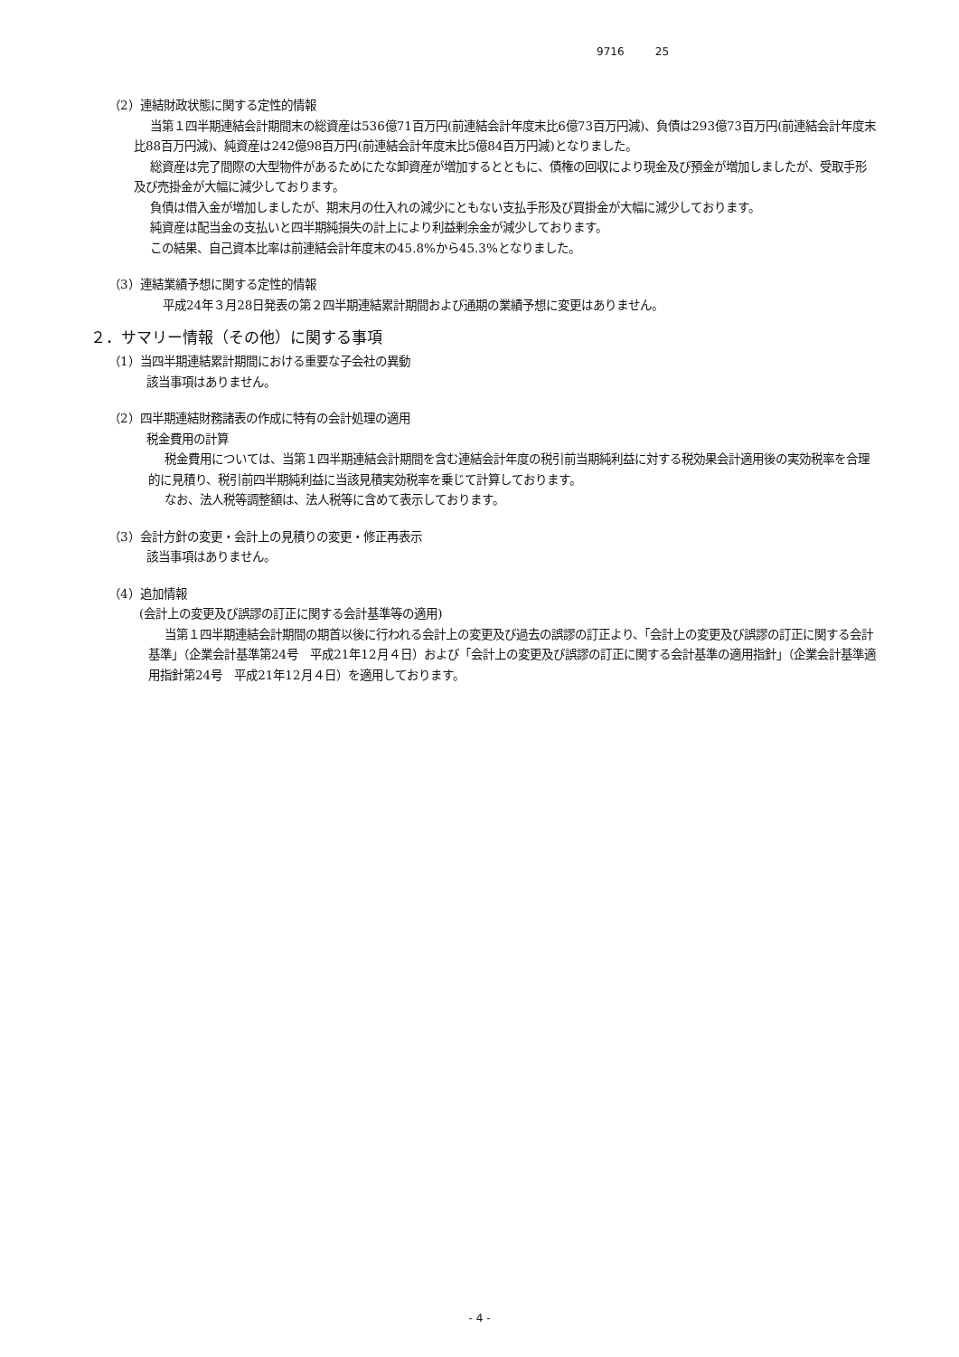9716 25
（2）連結財政状態に関する定性的情報
当第１四半期連結会計期間末の総資産は536億71百万円(前連結会計年度末比6億73百万円減)、負債は293億73百万円(前連結会計年度末比88百万円減)、純資産は242億98百万円(前連結会計年度末比5億84百万円減)となりました。
総資産は完了間際の大型物件があるためにたな卸資産が増加するとともに、債権の回収により現金及び預金が増加しましたが、受取手形及び売掛金が大幅に減少しております。
負債は借入金が増加しましたが、期末月の仕入れの減少にともない支払手形及び買掛金が大幅に減少しております。
純資産は配当金の支払いと四半期純損失の計上により利益剰余金が減少しております。
この結果、自己資本比率は前連結会計年度末の45.8%から45.3%となりました。
（3）連結業績予想に関する定性的情報
平成24年３月28日発表の第２四半期連結累計期間および通期の業績予想に変更はありません。
２．サマリー情報（その他）に関する事項
（1）当四半期連結累計期間における重要な子会社の異動
該当事項はありません。
（2）四半期連結財務諸表の作成に特有の会計処理の適用
税金費用の計算
税金費用については、当第１四半期連結会計期間を含む連結会計年度の税引前当期純利益に対する税効果会計適用後の実効税率を合理的に見積り、税引前四半期純利益に当該見積実効税率を乗じて計算しております。
なお、法人税等調整額は、法人税等に含めて表示しております。
（3）会計方針の変更・会計上の見積りの変更・修正再表示
該当事項はありません。
（4）追加情報
(会計上の変更及び誤謬の訂正に関する会計基準等の適用)
当第１四半期連結会計期間の期首以後に行われる会計上の変更及び過去の誤謬の訂正より、「会計上の変更及び誤謬の訂正に関する会計基準」（企業会計基準第24号　平成21年12月４日）および「会計上の変更及び誤謬の訂正に関する会計基準の適用指針」（企業会計基準適用指針第24号　平成21年12月４日）を適用しております。
- 4 -